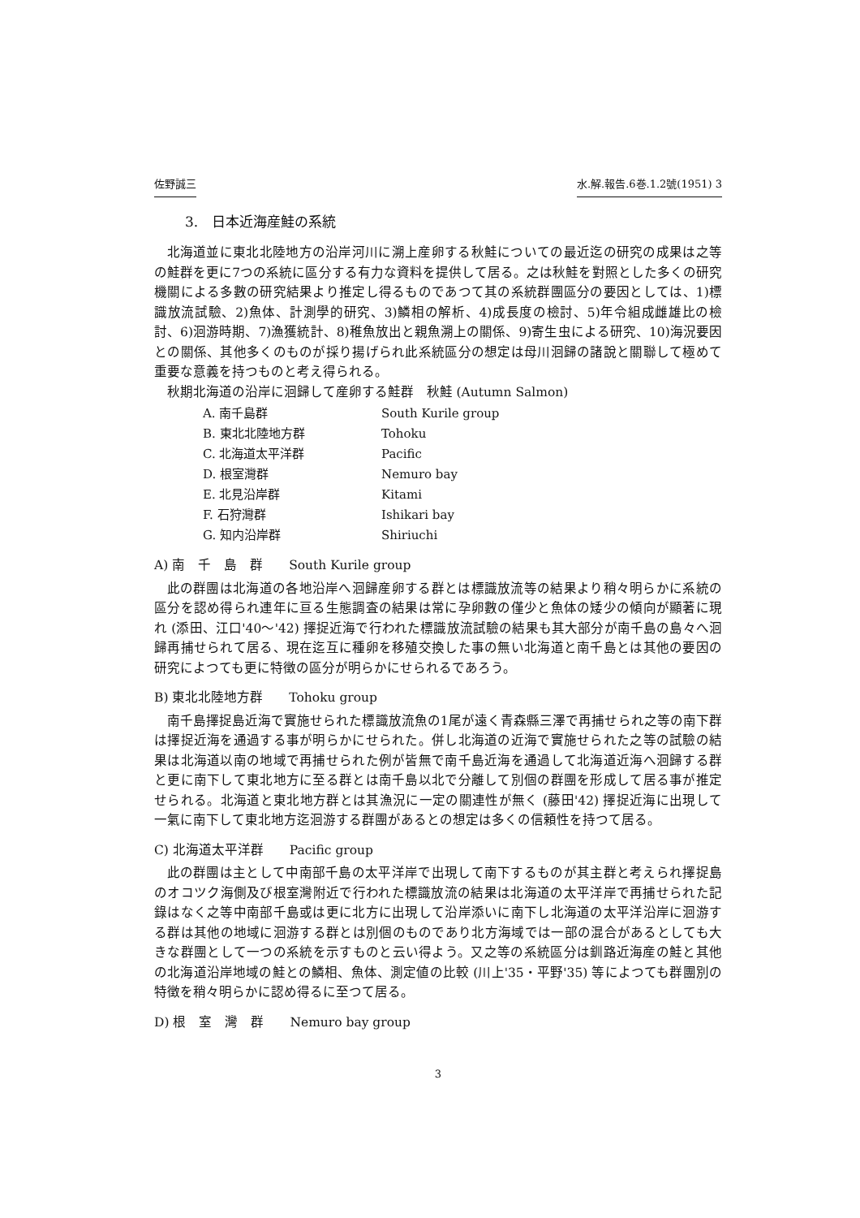佐野誠三 水.解.報告.6巻.1.2號(1951) 3
3.　日本近海産鮭の系統
北海道並に東北北陸地方の沿岸河川に溯上産卵する秋鮭についての最近迄の研究の成果は之等の鮭群を更に7つの系統に區分する有力な資料を提供して居る。之は秋鮭を對照とした多くの研究機關による多數の研究結果より推定し得るものであつて其の系統群團區分の要因としては、1)標識放流試驗、2)魚体、計測學的研究、3)鱗相の解析、4)成長度の檢討、5)年令組成雌雄比の檢討、6)洄游時期、7)漁獲統計、8)稚魚放出と親魚溯上の關係、9)寄生虫による研究、10)海況要因との關係、其他多くのものが採り揚げられ此系統區分の想定は母川洄歸の諸說と關聯して極めて重要な意義を持つものと考え得られる。
秋期北海道の沿岸に洄歸して産卵する鮭群　秋鮭 (Autumn Salmon)
| A. 南千島群 | South Kurile group |
| B. 東北北陸地方群 | Tohoku |
| C. 北海道太平洋群 | Pacific |
| D. 根室灣群 | Nemuro bay |
| E. 北見沿岸群 | Kitami |
| F. 石狩灣群 | Ishikari bay |
| G. 知内沿岸群 | Shiriuchi |
A) 南　千　島　群　　South Kurile group
此の群團は北海道の各地沿岸へ洄歸産卵する群とは標識放流等の結果より稍々明らかに系統の區分を認め得られ連年に亘る生態調査の結果は常に孕卵數の僅少と魚体の矮少の傾向が顯著に現れ (添田、江口'40～'42) 擇捉近海で行われた標識放流試驗の結果も其大部分が南千島の島々へ洄歸再捕せられて居る、現在迄互に種卵を移殖交換した事の無い北海道と南千島とは其他の要因の研究によつても更に特徴の區分が明らかにせられるであろう。
B) 東北北陸地方群　　Tohoku group
南千島擇捉島近海で實施せられた標識放流魚の1尾が遠く青森縣三澤で再捕せられ之等の南下群は擇捉近海を通過する事が明らかにせられた。併し北海道の近海で實施せられた之等の試驗の結果は北海道以南の地域で再捕せられた例が皆無で南千島近海を通過して北海道近海へ洄歸する群と更に南下して東北地方に至る群とは南千島以北で分離して別個の群團を形成して居る事が推定せられる。北海道と東北地方群とは其漁況に一定の關連性が無く (藤田'42) 擇捉近海に出現して一氣に南下して東北地方迄洄游する群團があるとの想定は多くの信頼性を持つて居る。
C) 北海道太平洋群　　Pacific group
此の群團は主として中南部千島の太平洋岸で出現して南下するものが其主群と考えられ擇捉島のオコツク海側及び根室灣附近で行われた標識放流の結果は北海道の太平洋岸で再捕せられた記錄はなく之等中南部千島或は更に北方に出現して沿岸添いに南下し北海道の太平洋沿岸に洄游する群は其他の地域に洄游する群とは別個のものであり北方海域では一部の混合があるとしても大きな群團として一つの系統を示すものと云い得よう。又之等の系統區分は釧路近海産の鮭と其他の北海道沿岸地域の鮭との鱗相、魚体、測定値の比較 (川上'35・平野'35) 等によつても群團別の特徴を稍々明らかに認め得るに至つて居る。
D) 根　室　灣　群　　Nemuro bay group
3